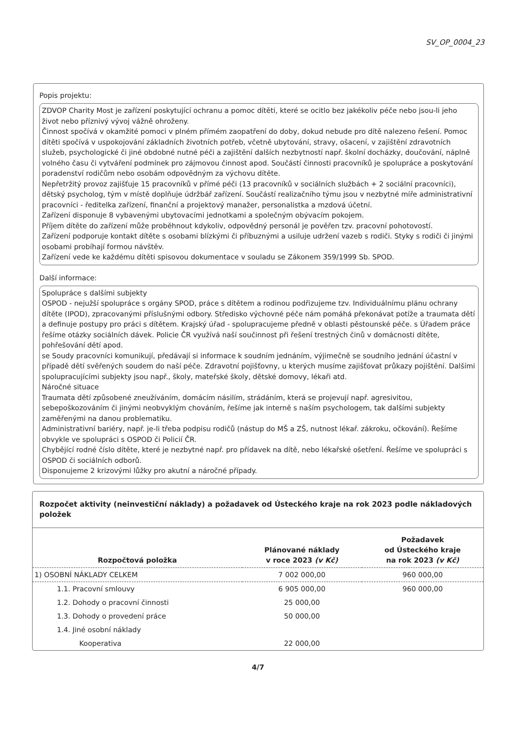SV_OP_0004_23
Popis projektu:
ZDVOP Charity Most je zařízení poskytující ochranu a pomoc dítěti, které se ocitlo bez jakékoliv péče nebo jsou-li jeho život nebo příznivý vývoj vážně ohroženy.
Činnost spočívá v okamžité pomoci v plném přímém zaopatření do doby, dokud nebude pro dítě nalezeno řešení. Pomoc dítěti spočívá v uspokojování základních životních potřeb, včetně ubytování, stravy, ošacení, v zajištění zdravotních služeb, psychologické či jiné obdobné nutné péči a zajištění dalších nezbytností např. školní docházky, doučování, náplně volného času či vytváření podmínek pro zájmovou činnost apod. Součástí činnosti pracovníků je spolupráce a poskytování poradenství rodičům nebo osobám odpovědným za výchovu dítěte.
Nepřetržitý provoz zajišťuje 15 pracovníků v přímé péči (13 pracovníků v sociálních službách + 2 sociální pracovníci), dětský psycholog, tým v místě doplňuje údržbář zařízení. Součástí realizačního týmu jsou v nezbytné míře administrativní pracovníci - ředitelka zařízení, finanční a projektový manažer, personalistka a mzdová účetní.
Zařízení disponuje 8 vybavenými ubytovacími jednotkami a společným obývacím pokojem.
Příjem dítěte do zařízení může proběhnout kdykoliv, odpovědný personál je pověřen tzv. pracovní pohotovostí.
Zařízení podporuje kontakt dítěte s osobami blízkými či příbuznými a usiluje udržení vazeb s rodiči. Styky s rodiči či jinými osobami probíhají formou návštěv.
Zařízení vede ke každému dítěti spisovou dokumentace v souladu se Zákonem 359/1999 Sb. SPOD.
Další informace:
Spolupráce s dalšími subjekty
OSPOD - nejužší spolupráce s orgány SPOD, práce s dítětem a rodinou podřizujeme tzv. Individuálnímu plánu ochrany dítěte (IPOD), zpracovanými příslušnými odbory. Středisko výchovné péče nám pomáhá překonávat potíže a traumata dětí a definuje postupy pro práci s dítětem. Krajský úřad - spolupracujeme předně v oblasti pěstounské péče. s Úřadem práce řešíme otázky sociálních dávek. Policie ČR využívá naší součinnost při řešení trestných činů v domácnosti dítěte, pohřešování dětí apod.
se Soudy pracovníci komunikují, předávají si informace k soudním jednáním, výjimečně se soudního jednání účastní v případě dětí svěřených soudem do naší péče. Zdravotní pojišťovny, u kterých musíme zajišťovat průkazy pojištění. Dalšími spolupracujícími subjekty jsou např., školy, mateřské školy, dětské domovy, lékaři atd.
Náročné situace
Traumata dětí způsobené zneužíváním, domácím násilím, strádáním, která se projevují např. agresivitou, sebepoškozováním či jinými neobvyklým chováním, řešíme jak interně s naším psychologem, tak dalšími subjekty zaměřenými na danou problematiku.
Administrativní bariéry, např. je-li třeba podpisu rodičů (nástup do MŠ a ZŠ, nutnost lékař. zákroku, očkování). Řešíme obvykle ve spolupráci s OSPOD či Policií ČR.
Chybějící rodné číslo dítěte, které je nezbytné např. pro přídavek na dítě, nebo lékařské ošetření. Řešíme ve spolupráci s OSPOD či sociálních odborů.
Disponujeme 2 krizovými lůžky pro akutní a náročné případy.
Rozpočet aktivity (neinvestiční náklady) a požadavek od Ústeckého kraje na rok 2023 podle nákladových položek
| Rozpočtová položka | Plánované náklady v roce 2023 (v Kč) | Požadavek od Ústeckého kraje na rok 2023 (v Kč) |
| --- | --- | --- |
| 1) OSOBNÍ NÁKLADY CELKEM | 7 002 000,00 | 960 000,00 |
| 1.1. Pracovní smlouvy | 6 905 000,00 | 960 000,00 |
| 1.2. Dohody o pracovní činnosti | 25 000,00 | |
| 1.3. Dohody o provedení práce | 50 000,00 | |
| 1.4. Jiné osobní náklady | | |
| Kooperativa | 22 000,00 | |
4/7